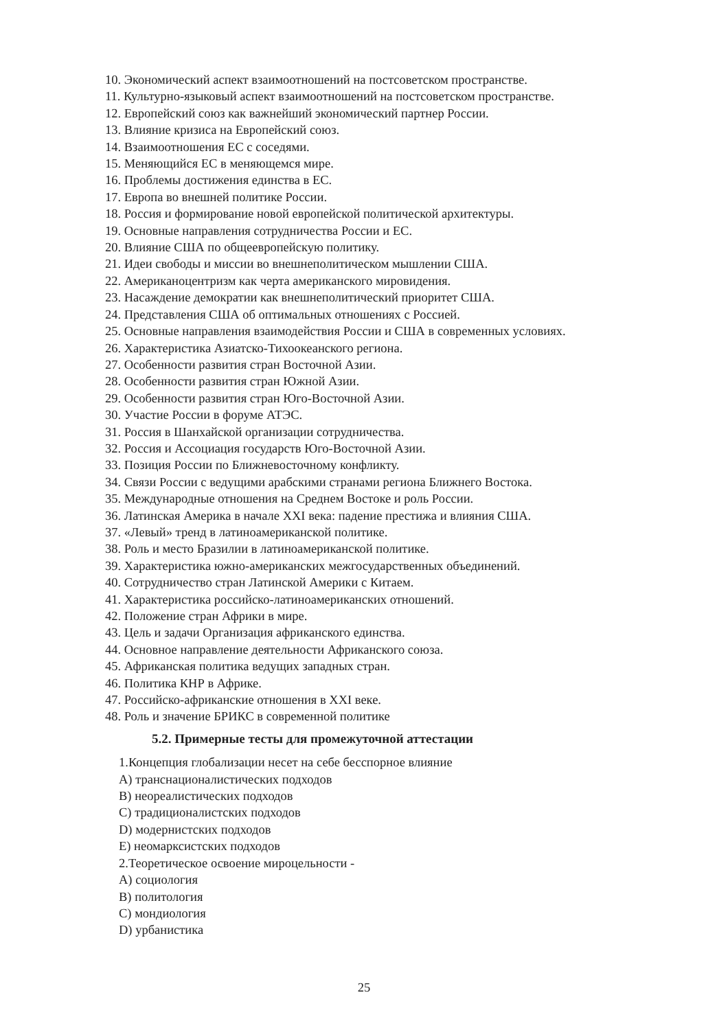10. Экономический аспект взаимоотношений на постсоветском пространстве.
11. Культурно-языковый аспект взаимоотношений на постсоветском пространстве.
12. Европейский союз как важнейший экономический партнер России.
13. Влияние кризиса на Европейский союз.
14. Взаимоотношения ЕС с соседями.
15. Меняющийся ЕС в меняющемся мире.
16. Проблемы достижения единства в ЕС.
17. Европа во внешней политике России.
18. Россия и формирование новой европейской политической архитектуры.
19. Основные направления сотрудничества России и ЕС.
20. Влияние США по общеевропейскую политику.
21. Идеи свободы и миссии во внешнеполитическом мышлении США.
22. Американоцентризм как черта американского мировидения.
23. Насаждение демократии как внешнеполитический приоритет США.
24. Представления США об оптимальных отношениях с Россией.
25. Основные направления взаимодействия России и США в современных условиях.
26. Характеристика Азиатско-Тихоокеанского региона.
27. Особенности развития стран Восточной Азии.
28. Особенности развития стран Южной Азии.
29. Особенности развития стран Юго-Восточной Азии.
30. Участие России в форуме АТЭС.
31. Россия в Шанхайской организации сотрудничества.
32. Россия и Ассоциация государств Юго-Восточной Азии.
33. Позиция России по Ближневосточному конфликту.
34. Связи России с ведущими арабскими странами региона Ближнего Востока.
35. Международные отношения на Среднем Востоке и роль России.
36. Латинская Америка в начале XXI века: падение престижа и влияния США.
37. «Левый» тренд в латиноамериканской политике.
38. Роль и место Бразилии в латиноамериканской политике.
39. Характеристика южно-американских межгосударственных объединений.
40. Сотрудничество стран Латинской Америки с Китаем.
41. Характеристика российско-латиноамериканских отношений.
42. Положение стран Африки в мире.
43. Цель и задачи Организация африканского единства.
44. Основное направление деятельности Африканского союза.
45. Африканская политика ведущих западных стран.
46. Политика КНР в Африке.
47. Российско-африканские отношения в XXI веке.
48. Роль и значение БРИКС в современной политике
5.2. Примерные тесты для промежуточной аттестации
1.Концепция глобализации несет на себе бесспорное влияние
A) транснационалистических подходов
B) неореалистических подходов
C) традиционалистских подходов
D) модернистских подходов
E) неомарксистских подходов
2.Теоретическое освоение мироцельности -
A) социология
B) политология
C) мондиология
D) урбанистика
25